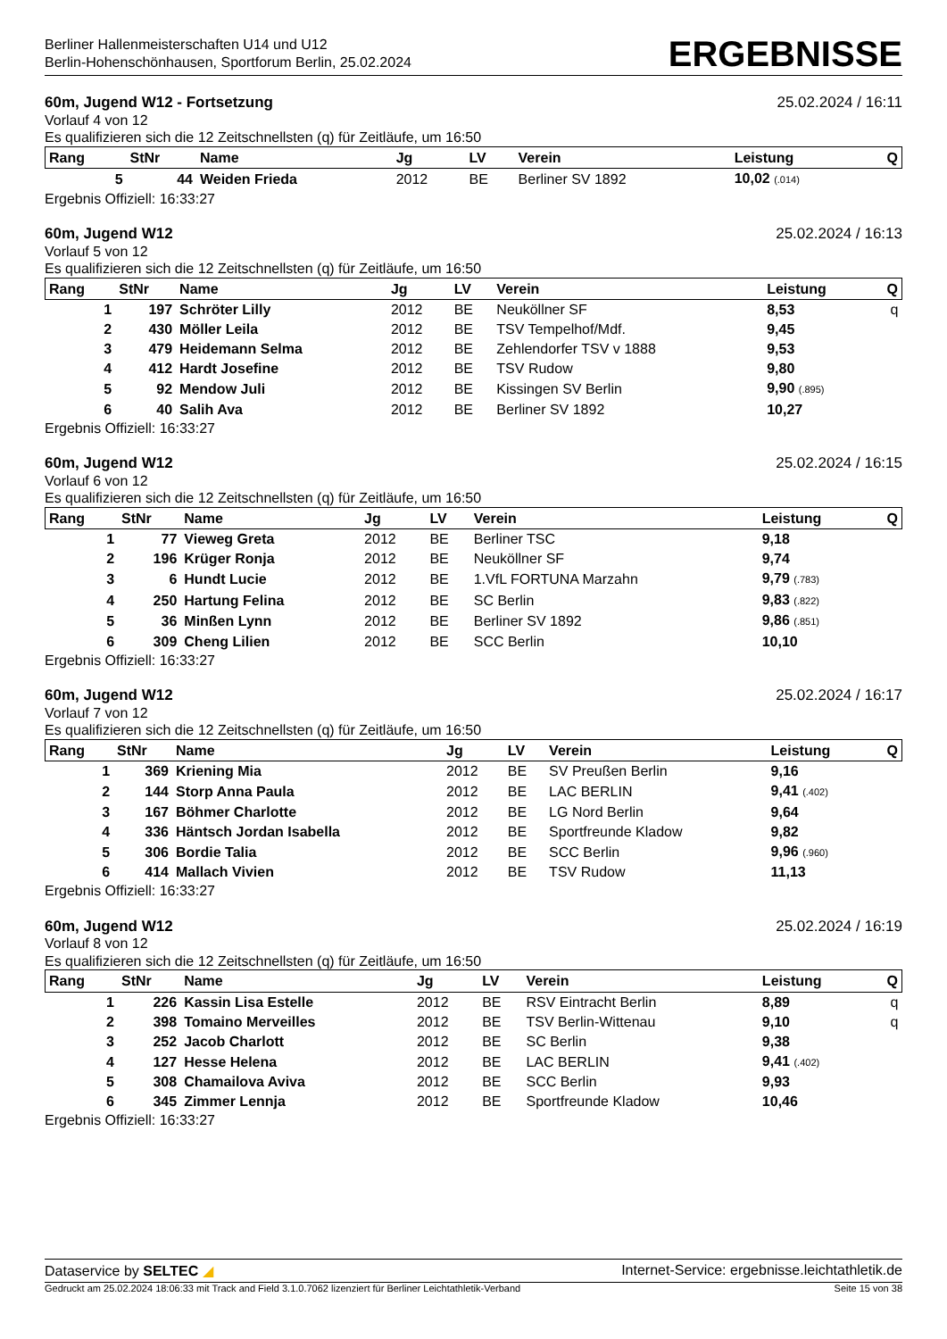Berliner Hallenmeisterschaften U14 und U12
Berlin-Hohenschönhausen, Sportforum Berlin, 25.02.2024
ERGEBNISSE
60m, Jugend W12 - Fortsetzung 25.02.2024 / 16:11
Vorlauf 4 von 12
Es qualifizieren sich die 12 Zeitschnellsten (q) für Zeitläufe, um 16:50
| Rang | StNr | Name | Jg | LV | Verein | Leistung | Q |
| --- | --- | --- | --- | --- | --- | --- | --- |
| 5 | 44 | Weiden Frieda | 2012 | BE | Berliner SV 1892 | 10,02 (.014) | |
Ergebnis Offiziell: 16:33:27
60m, Jugend W12 25.02.2024 / 16:13
Vorlauf 5 von 12
Es qualifizieren sich die 12 Zeitschnellsten (q) für Zeitläufe, um 16:50
| Rang | StNr | Name | Jg | LV | Verein | Leistung | Q |
| --- | --- | --- | --- | --- | --- | --- | --- |
| 1 | 197 | Schröter Lilly | 2012 | BE | Neuköllner SF | 8,53 | q |
| 2 | 430 | Möller Leila | 2012 | BE | TSV Tempelhof/Mdf. | 9,45 | |
| 3 | 479 | Heidemann Selma | 2012 | BE | Zehlendorfer TSV v 1888 | 9,53 | |
| 4 | 412 | Hardt Josefine | 2012 | BE | TSV Rudow | 9,80 | |
| 5 | 92 | Mendow Juli | 2012 | BE | Kissingen SV Berlin | 9,90 (.895) | |
| 6 | 40 | Salih Ava | 2012 | BE | Berliner SV 1892 | 10,27 | |
Ergebnis Offiziell: 16:33:27
60m, Jugend W12 25.02.2024 / 16:15
Vorlauf 6 von 12
Es qualifizieren sich die 12 Zeitschnellsten (q) für Zeitläufe, um 16:50
| Rang | StNr | Name | Jg | LV | Verein | Leistung | Q |
| --- | --- | --- | --- | --- | --- | --- | --- |
| 1 | 77 | Vieweg Greta | 2012 | BE | Berliner TSC | 9,18 | |
| 2 | 196 | Krüger Ronja | 2012 | BE | Neuköllner SF | 9,74 | |
| 3 | 6 | Hundt Lucie | 2012 | BE | 1.VfL FORTUNA Marzahn | 9,79 (.783) | |
| 4 | 250 | Hartung Felina | 2012 | BE | SC Berlin | 9,83 (.822) | |
| 5 | 36 | Minßen Lynn | 2012 | BE | Berliner SV 1892 | 9,86 (.851) | |
| 6 | 309 | Cheng Lilien | 2012 | BE | SCC Berlin | 10,10 | |
Ergebnis Offiziell: 16:33:27
60m, Jugend W12 25.02.2024 / 16:17
Vorlauf 7 von 12
Es qualifizieren sich die 12 Zeitschnellsten (q) für Zeitläufe, um 16:50
| Rang | StNr | Name | Jg | LV | Verein | Leistung | Q |
| --- | --- | --- | --- | --- | --- | --- | --- |
| 1 | 369 | Kriening Mia | 2012 | BE | SV Preußen Berlin | 9,16 | |
| 2 | 144 | Storp Anna Paula | 2012 | BE | LAC BERLIN | 9,41 (.402) | |
| 3 | 167 | Böhmer Charlotte | 2012 | BE | LG Nord Berlin | 9,64 | |
| 4 | 336 | Häntsch Jordan Isabella | 2012 | BE | Sportfreunde Kladow | 9,82 | |
| 5 | 306 | Bordie Talia | 2012 | BE | SCC Berlin | 9,96 (.960) | |
| 6 | 414 | Mallach Vivien | 2012 | BE | TSV Rudow | 11,13 | |
Ergebnis Offiziell: 16:33:27
60m, Jugend W12 25.02.2024 / 16:19
Vorlauf 8 von 12
Es qualifizieren sich die 12 Zeitschnellsten (q) für Zeitläufe, um 16:50
| Rang | StNr | Name | Jg | LV | Verein | Leistung | Q |
| --- | --- | --- | --- | --- | --- | --- | --- |
| 1 | 226 | Kassin Lisa Estelle | 2012 | BE | RSV Eintracht Berlin | 8,89 | q |
| 2 | 398 | Tomaino Merveilles | 2012 | BE | TSV Berlin-Wittenau | 9,10 | q |
| 3 | 252 | Jacob Charlott | 2012 | BE | SC Berlin | 9,38 | |
| 4 | 127 | Hesse Helena | 2012 | BE | LAC BERLIN | 9,41 (.402) | |
| 5 | 308 | Chamailova Aviva | 2012 | BE | SCC Berlin | 9,93 | |
| 6 | 345 | Zimmer Lennja | 2012 | BE | Sportfreunde Kladow | 10,46 | |
Ergebnis Offiziell: 16:33:27
Dataservice by SELTEC ◢ Internet-Service: ergebnisse.leichtathletik.de
Gedruckt am 25.02.2024 18:06:33 mit Track and Field 3.1.0.7062 lizenziert für Berliner Leichtathletik-Verband Seite 15 von 38